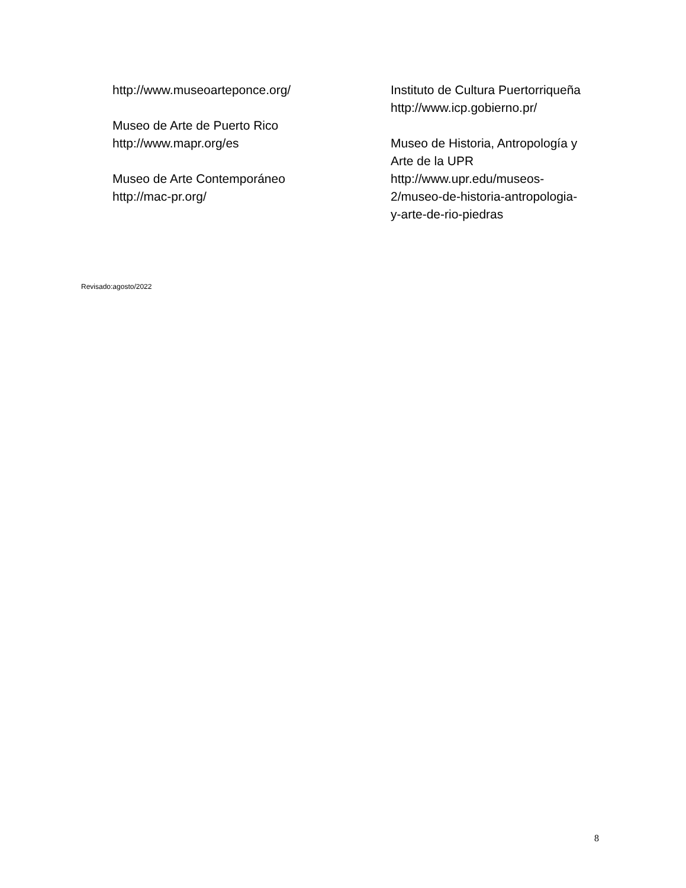http://www.museoarteponce.org/
Museo de Arte de Puerto Rico
http://www.mapr.org/es
Museo de Arte Contemporáneo
http://mac-pr.org/
Instituto de Cultura Puertorriqueña
http://www.icp.gobierno.pr/
Museo de Historia, Antropología y
Arte de la UPR
http://www.upr.edu/museos-
2/museo-de-historia-antropologia-
y-arte-de-rio-piedras
Revisado:agosto/2022
8